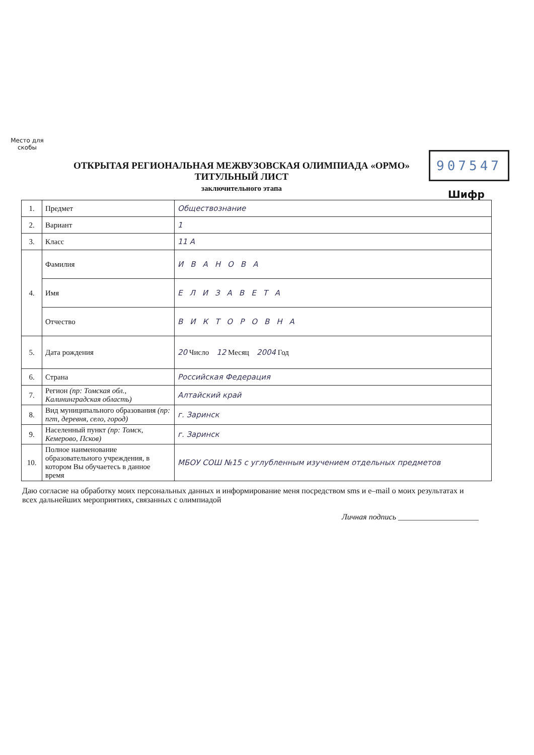Место для скобы
907547
Шифр
ОТКРЫТАЯ РЕГИОНАЛЬНАЯ МЕЖВУЗОВСКАЯ ОЛИМПИАДА «ОРМО»
ТИТУЛЬНЫЙ ЛИСТ
заключительного этапа
| 1. | Предмет | Обществознание |
| 2. | Вариант | 1 |
| 3. | Класс | 11 А |
| 4. | Фамилия | ИВАНОВА |
| | Имя | ЕЛИЗАВЕТА |
| | Отчество | ВИКТОРОВНА |
| 5. | Дата рождения | 20 Число 12 Месяц 2004 Год |
| 6. | Страна | Российская Федерация |
| 7. | Регион (пр: Томская обл., Калининградская область) | Алтайский край |
| 8. | Вид муниципального образования (пр: пгт, деревня, село, город) | г. Заринск |
| 9. | Населенный пункт (пр: Томск, Кемерово, Псков) | г. Заринск |
| 10. | Полное наименование образовательного учреждения, в котором Вы обучаетесь в данное время | МБОУ СОШ №15 с углубленным изучением отдельных предметов |
Даю согласие на обработку моих персональных данных и информирование меня посредством sms и e–mail о моих результатах и всех дальнейших мероприятиях, связанных с олимпиадой
Личная подпись ____________________